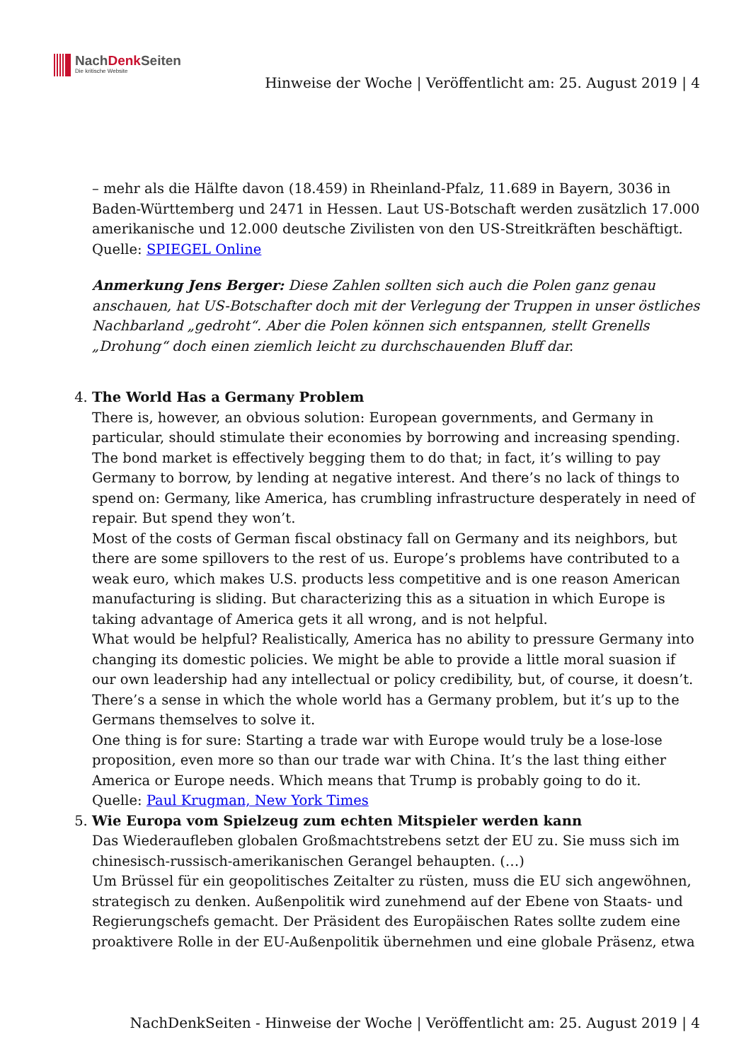NachDenk Seiten
Die kritische Website
Hinweise der Woche | Veröffentlicht am: 25. August 2019 | 4
– mehr als die Hälfte davon (18.459) in Rheinland-Pfalz, 11.689 in Bayern, 3036 in Baden-Württemberg und 2471 in Hessen. Laut US-Botschaft werden zusätzlich 17.000 amerikanische und 12.000 deutsche Zivilisten von den US-Streitkräften beschäftigt.
Quelle: SPIEGEL Online
Anmerkung Jens Berger: Diese Zahlen sollten sich auch die Polen ganz genau anschauen, hat US-Botschafter doch mit der Verlegung der Truppen in unser östliches Nachbarland „gedroht“. Aber die Polen können sich entspannen, stellt Grenells „Drohung“ doch einen ziemlich leicht zu durchschauenden Bluff dar.
4. The World Has a Germany Problem
There is, however, an obvious solution: European governments, and Germany in particular, should stimulate their economies by borrowing and increasing spending. The bond market is effectively begging them to do that; in fact, it’s willing to pay Germany to borrow, by lending at negative interest. And there’s no lack of things to spend on: Germany, like America, has crumbling infrastructure desperately in need of repair. But spend they won’t.
Most of the costs of German fiscal obstinacy fall on Germany and its neighbors, but there are some spillovers to the rest of us. Europe’s problems have contributed to a weak euro, which makes U.S. products less competitive and is one reason American manufacturing is sliding. But characterizing this as a situation in which Europe is taking advantage of America gets it all wrong, and is not helpful.
What would be helpful? Realistically, America has no ability to pressure Germany into changing its domestic policies. We might be able to provide a little moral suasion if our own leadership had any intellectual or policy credibility, but, of course, it doesn’t. There’s a sense in which the whole world has a Germany problem, but it’s up to the Germans themselves to solve it.
One thing is for sure: Starting a trade war with Europe would truly be a lose-lose proposition, even more so than our trade war with China. It’s the last thing either America or Europe needs. Which means that Trump is probably going to do it.
Quelle: Paul Krugman, New York Times
5. Wie Europa vom Spielzeug zum echten Mitspieler werden kann
Das Wiederaufleben globalen Großmachtstrebens setzt der EU zu. Sie muss sich im chinesisch-russisch-amerikanischen Gerangel behaupten. (…)
Um Brüssel für ein geopolitisches Zeitalter zu rüsten, muss die EU sich angewöhnen, strategisch zu denken. Außenpolitik wird zunehmend auf der Ebene von Staats- und Regierungschefs gemacht. Der Präsident des Europäischen Rates sollte zudem eine proaktivere Rolle in der EU-Außenpolitik übernehmen und eine globale Präsenz, etwa
NachDenkSeiten - Hinweise der Woche | Veröffentlicht am: 25. August 2019 | 4